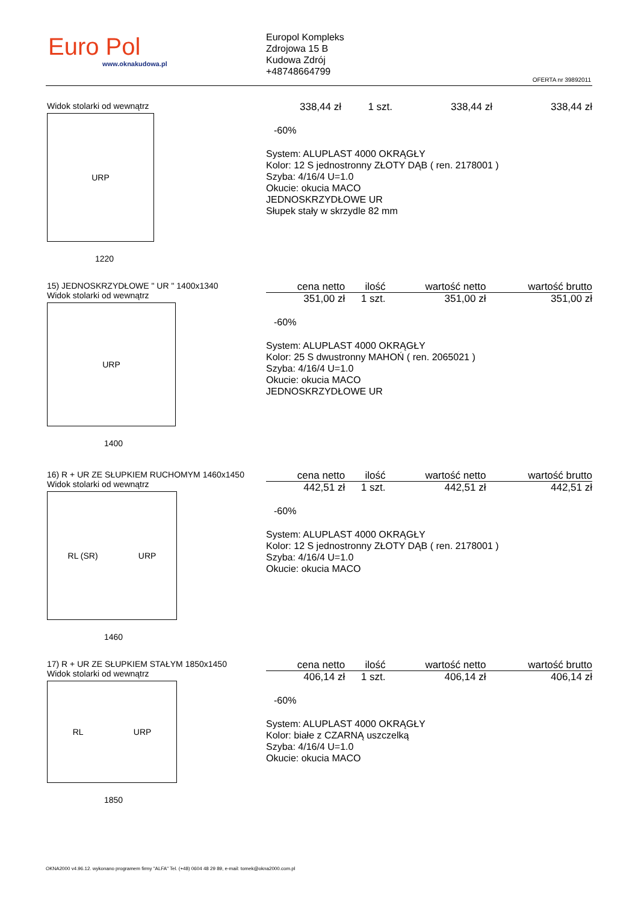Euro Pol
www.oknakudowa.pl
Europol Kompleks
Zdrojowa 15 B
Kudowa Zdrój
+48748664799
OFERTA nr 39892011
Widok stolarki od wewnątrz
URP
1220
| 338,44 zł | 1 szt. | 338,44 zł | 338,44 zł |
-60%
System: ALUPLAST 4000 OKRĄGŁY
Kolor: 12 S jednostronny ZŁOTY DĄB ( ren. 2178001 )
Szyba: 4/16/4 U=1.0
Okucie: okucia MACO
JEDNOSKRZYDŁOWE UR
Słupek stały w skrzydle 82 mm
15) JEDNOSKRZYDŁOWE " UR " 1400x1340
Widok stolarki od wewnątrz
URP
1400
| cena netto | ilość | wartość netto | wartość brutto |
| --- | --- | --- | --- |
| 351,00 zł | 1 szt. | 351,00 zł | 351,00 zł |
-60%
System: ALUPLAST 4000 OKRĄGŁY
Kolor: 25 S dwustronny MAHOŃ ( ren. 2065021 )
Szyba: 4/16/4 U=1.0
Okucie: okucia MACO
JEDNOSKRZYDŁOWE UR
16) R + UR ZE SŁUPKIEM RUCHOMYM 1460x1450
Widok stolarki od wewnątrz
RL (SR) URP
1460
| cena netto | ilość | wartość netto | wartość brutto |
| --- | --- | --- | --- |
| 442,51 zł | 1 szt. | 442,51 zł | 442,51 zł |
-60%
System: ALUPLAST 4000 OKRĄGŁY
Kolor: 12 S jednostronny ZŁOTY DĄB ( ren. 2178001 )
Szyba: 4/16/4 U=1.0
Okucie: okucia MACO
17) R + UR ZE SŁUPKIEM STAŁYM 1850x1450
Widok stolarki od wewnątrz
RL URP
1850
| cena netto | ilość | wartość netto | wartość brutto |
| --- | --- | --- | --- |
| 406,14 zł | 1 szt. | 406,14 zł | 406,14 zł |
-60%
System: ALUPLAST 4000 OKRĄGŁY
Kolor: białe z CZARNĄ uszczelką
Szyba: 4/16/4 U=1.0
Okucie: okucia MACO
OKNA2000 v4.96.12. wykonano programem firmy "ALFA" Tel. (+48) 0604 48 29 89, e-mail: tomek@okna2000.com.pl